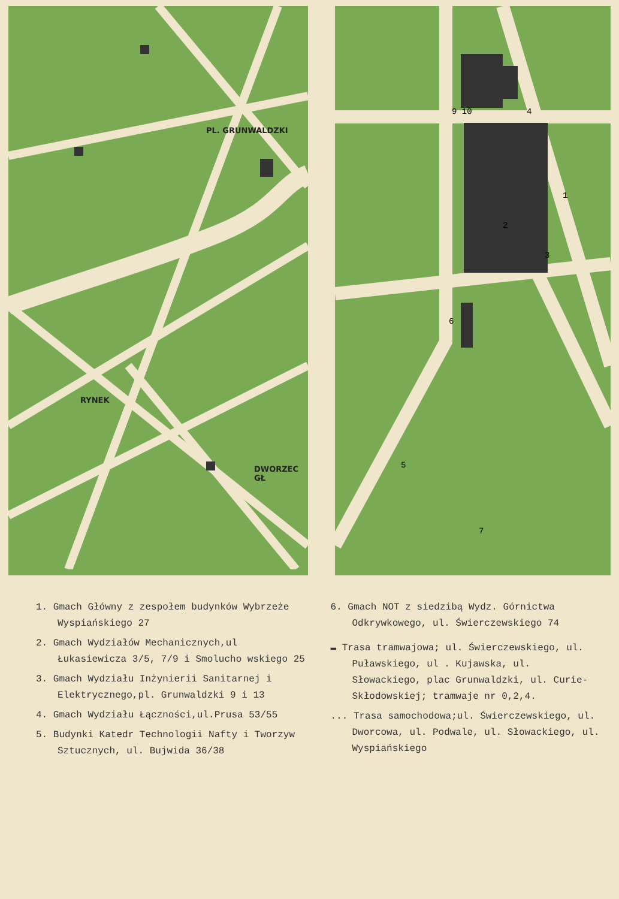RYNEK
PL. GRUNWALDZKI
DWORZEC GŁ
9 10
4
1
2
3
6
5
7
1. Gmach Główny z zespołem budynków Wybrzeże Wyspiańskiego 27
2. Gmach Wydziałów Mechanicznych,ul Łukasiewicza 3/5, 7/9 i Smolucho wskiego 25
3. Gmach Wydziału Inżynierii Sanitarnej i Elektrycznego,pl. Grunwaldzki 9 i 13
4. Gmach Wydziału Łączności,ul.Prusa 53/55
5. Budynki Katedr Technologii Nafty i Tworzyw Sztucznych, ul. Bujwida 36/38
6. Gmach NOT z siedzibą Wydz. Górnictwa Odkrywkowego, ul. Świerczewskiego 74
▬ Trasa tramwajowa; ul. Świerczewskiego, ul. Puławskiego, ul . Kujawska, ul. Słowackiego, plac Grunwaldzki, ul. Curie-Skłodowskiej; tramwaje nr 0,2,4.
... Trasa samochodowa;ul. Świerczewskiego, ul. Dworcowa, ul. Podwale, ul. Słowackiego, ul. Wyspiańskiego